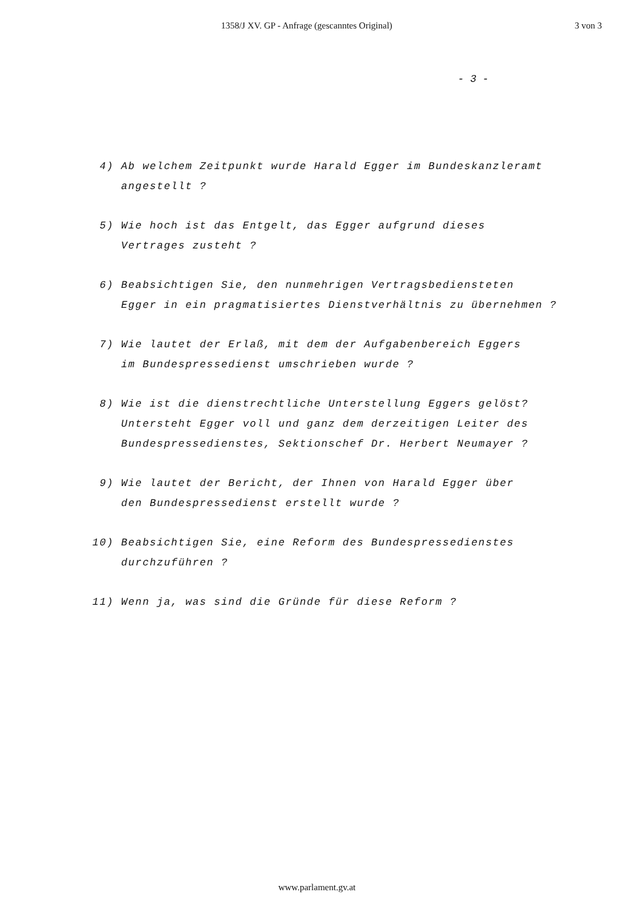1358/J XV. GP - Anfrage (gescanntes Original) 3 von 3
- 3 -
4) Ab welchem Zeitpunkt wurde Harald Egger im Bundeskanzleramt
angestellt ?
5) Wie hoch ist das Entgelt, das Egger aufgrund dieses
Vertrages zusteht ?
6) Beabsichtigen Sie, den nunmehrigen Vertragsbediensteten
Egger in ein pragmatisiertes Dienstverhältnis zu übernehmen ?
7) Wie lautet der Erlaß, mit dem der Aufgabenbereich Eggers
im Bundespressedienst umschrieben wurde ?
8) Wie ist die dienstrechtliche Unterstellung Eggers gelöst?
Untersteht Egger voll und ganz dem derzeitigen Leiter des
Bundespressedienstes, Sektionschef Dr. Herbert Neumayer ?
9) Wie lautet der Bericht, der Ihnen von Harald Egger über
den Bundespressedienst erstellt wurde ?
10) Beabsichtigen Sie, eine Reform des Bundespressedienstes
durchzuführen ?
11) Wenn ja, was sind die Gründe für diese Reform ?
www.parlament.gv.at